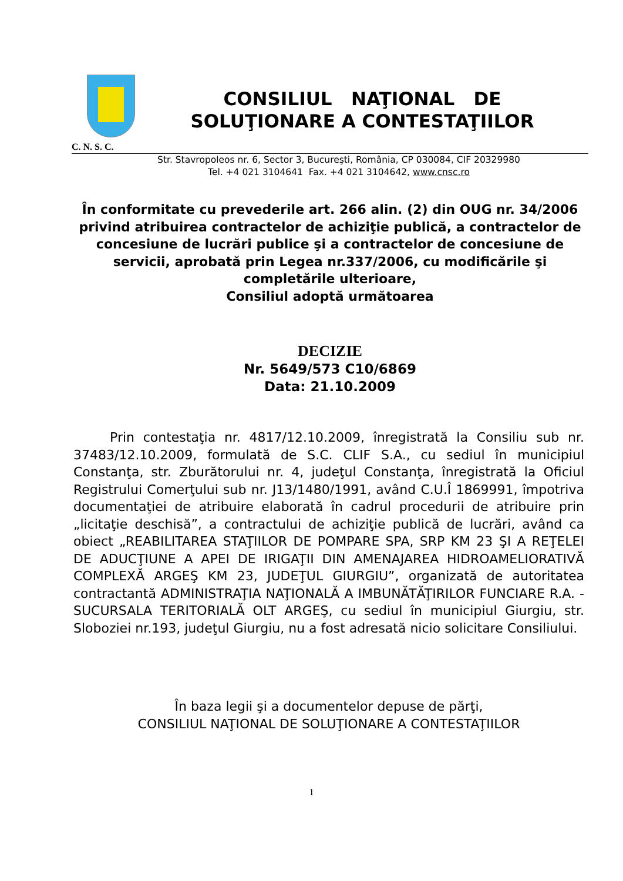CONSILIUL NAŢIONAL DE
SOLUŢIONARE A CONTESTAŢIILOR
C. N. S. C.
Str. Stavropoleos nr. 6, Sector 3, Bucureşti, România, CP 030084, CIF 20329980
Tel. +4 021 3104641 Fax. +4 021 3104642, www.cnsc.ro
În conformitate cu prevederile art. 266 alin. (2) din OUG nr. 34/2006 privind atribuirea contractelor de achiziţie publică, a contractelor de concesiune de lucrări publice şi a contractelor de concesiune de servicii, aprobată prin Legea nr.337/2006, cu modificările şi completările ulterioare,
Consiliul adoptă următoarea
DECIZIE
Nr. 5649/573 C10/6869
Data: 21.10.2009
Prin contestaţia nr. 4817/12.10.2009, înregistrată la Consiliu sub nr. 37483/12.10.2009, formulată de S.C. CLIF S.A., cu sediul în municipiul Constanţa, str. Zburătorului nr. 4, judeţul Constanţa, înregistrată la Oficiul Registrului Comerţului sub nr. J13/1480/1991, având C.U.Î 1869991, împotriva documentaţiei de atribuire elaborată în cadrul procedurii de atribuire prin „licitaţie deschisă”, a contractului de achiziţie publică de lucrări, având ca obiect „REABILITAREA STAŢIILOR DE POMPARE SPA, SRP KM 23 ŞI A REŢELEI DE ADUCŢIUNE A APEI DE IRIGAŢII DIN AMENAJAREA HIDROAMELIORATIVĂ COMPLEXĂ ARGEŞ KM 23, JUDEŢUL GIURGIU”, organizată de autoritatea contractantă ADMINISTRAŢIA NAŢIONALĂ A IMBUNĂTĂŢIRILOR FUNCIARE R.A. - SUCURSALA TERITORIALĂ OLT ARGEŞ, cu sediul în municipiul Giurgiu, str. Sloboziei nr.193, judeţul Giurgiu, nu a fost adresată nicio solicitare Consiliului.
În baza legii şi a documentelor depuse de părţi,
CONSILIUL NAŢIONAL DE SOLUŢIONARE A CONTESTAŢIILOR
1